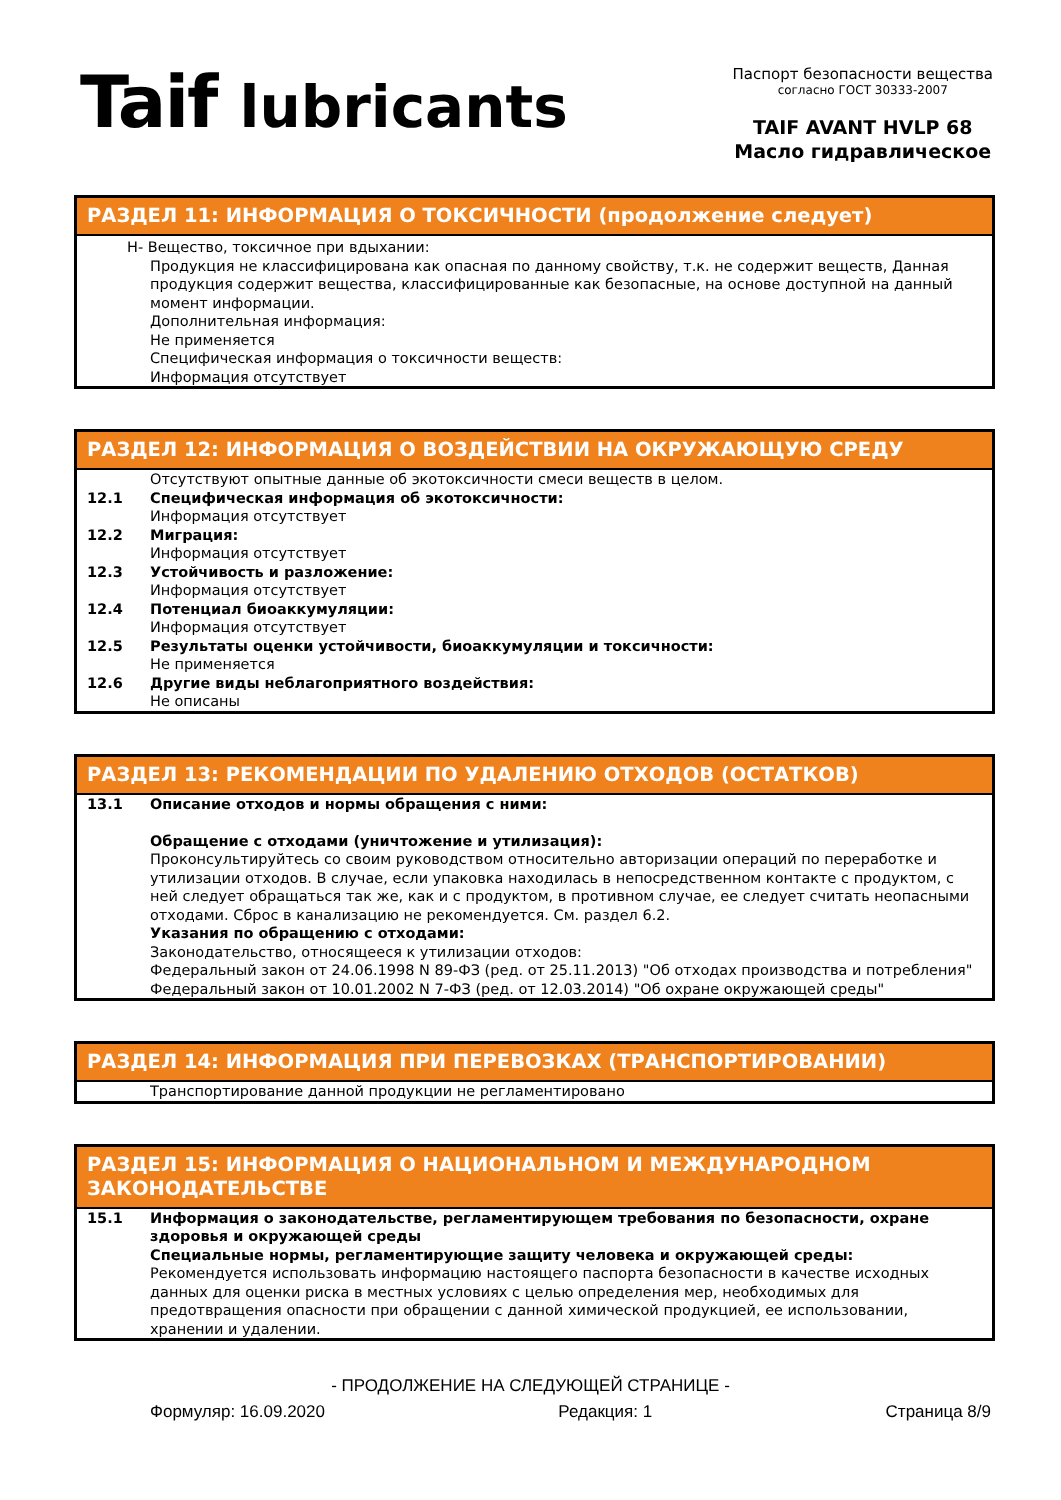Taif lubricants
Паспорт безопасности вещества
согласно ГОСТ 30333-2007
TAIF AVANT HVLP 68
Масло гидравлическое
РАЗДЕЛ 11: ИНФОРМАЦИЯ О ТОКСИЧНОСТИ (продолжение следует)
H- Вещество, токсичное при вдыхании:
Продукция не классифицирована как опасная по данному свойству, т.к. не содержит веществ, Данная продукция содержит вещества, классифицированные как безопасные, на основе доступной на данный момент информации.
Дополнительная информация:
Не применяется
Специфическая информация о токсичности веществ:
Информация отсутствует
РАЗДЕЛ 12: ИНФОРМАЦИЯ О ВОЗДЕЙСТВИИ НА ОКРУЖАЮЩУЮ СРЕДУ
Отсутствуют опытные данные об экотоксичности смеси веществ в целом.
12.1 Специфическая информация об экотоксичности:
Информация отсутствует
12.2 Миграция:
Информация отсутствует
12.3 Устойчивость и разложение:
Информация отсутствует
12.4 Потенциал биоаккумуляции:
Информация отсутствует
12.5 Результаты оценки устойчивости, биоаккумуляции и токсичности:
Не применяется
12.6 Другие виды неблагоприятного воздействия:
Не описаны
РАЗДЕЛ 13: РЕКОМЕНДАЦИИ ПО УДАЛЕНИЮ ОТХОДОВ (ОСТАТКОВ)
13.1 Описание отходов и нормы обращения с ними:
Обращение с отходами (уничтожение и утилизация):
Проконсультируйтесь со своим руководством относительно авторизации операций по переработке и утилизации отходов. В случае, если упаковка находилась в непосредственном контакте с продуктом, с ней следует обращаться так же, как и с продуктом, в противном случае, ее следует считать неопасными отходами. Сброс в канализацию не рекомендуется. См. раздел 6.2.
Указания по обращению с отходами:
Законодательство, относящееся к утилизации отходов:
Федеральный закон от 24.06.1998 N 89-ФЗ (ред. от 25.11.2013) "Об отходах производства и потребления"
Федеральный закон от 10.01.2002 N 7-ФЗ (ред. от 12.03.2014) "Об охране окружающей среды"
РАЗДЕЛ 14: ИНФОРМАЦИЯ ПРИ ПЕРЕВОЗКАХ (ТРАНСПОРТИРОВАНИИ)
Транспортирование данной продукции не регламентировано
РАЗДЕЛ 15: ИНФОРМАЦИЯ О НАЦИОНАЛЬНОМ И МЕЖДУНАРОДНОМ ЗАКОНОДАТЕЛЬСТВЕ
15.1 Информация о законодательстве, регламентирующем требования по безопасности, охране здоровья и окружающей среды
Специальные нормы, регламентирующие защиту человека и окружающей среды:
Рекомендуется использовать информацию настоящего паспорта безопасности в качестве исходных данных для оценки риска в местных условиях с целью определения мер, необходимых для предотвращения опасности при обращении с данной химической продукцией, ее использовании, хранении и удалении.
- ПРОДОЛЖЕНИЕ НА СЛЕДУЮЩЕЙ СТРАНИЦЕ -
Формуляр: 16.09.2020 Редакция: 1 Страница 8/9